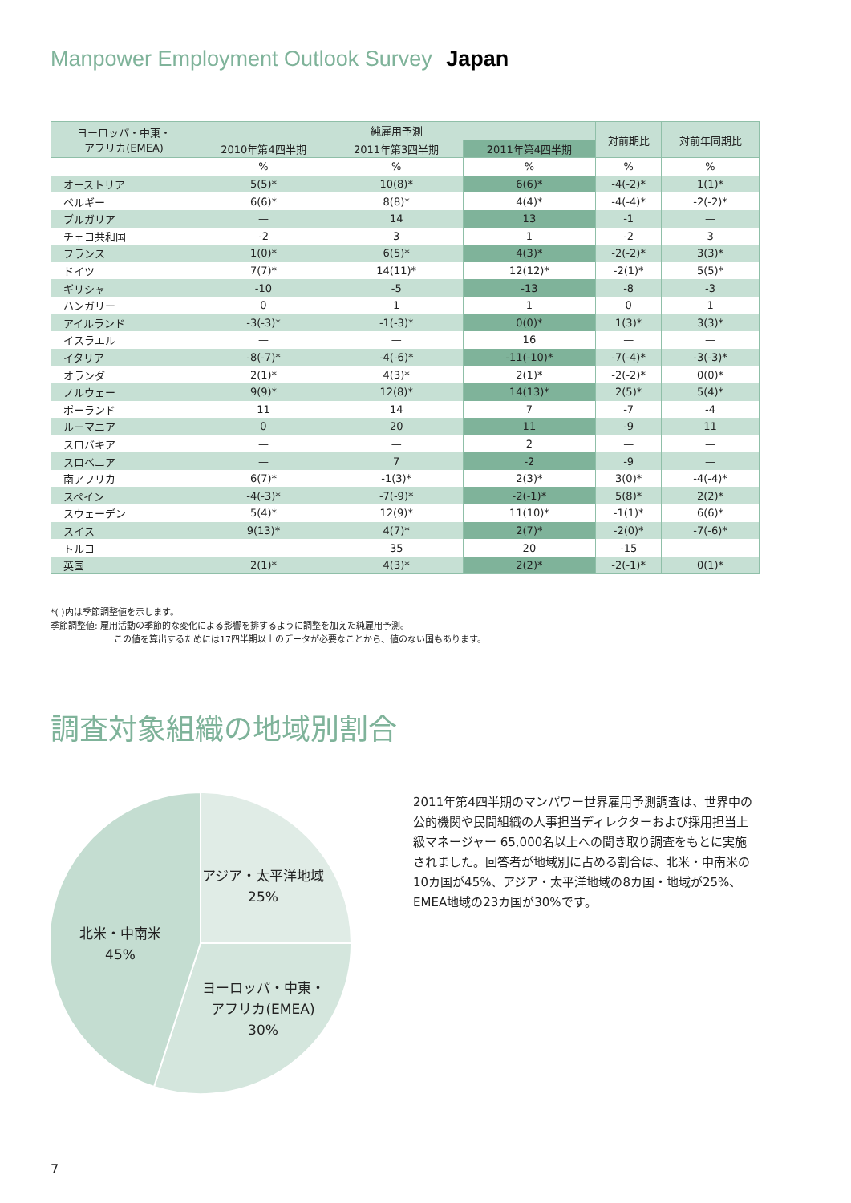Manpower Employment Outlook Survey Japan
| ヨーロッパ・中東・ アフリカ(EMEA) | 純雇用予測 | | | 対前期比 | 対前年同期比 |
| --- | --- | --- | --- | --- | --- |
| | 2010年第4四半期 | 2011年第3四半期 | 2011年第4四半期 | | |
| | % | % | % | % | % |
| オーストリア | 5(5)* | 10(8)* | 6(6)* | -4(-2)* | 1(1)* |
| ベルギー | 6(6)* | 8(8)* | 4(4)* | -4(-4)* | -2(-2)* |
| ブルガリア | — | 14 | 13 | -1 | — |
| チェコ共和国 | -2 | 3 | 1 | -2 | 3 |
| フランス | 1(0)* | 6(5)* | 4(3)* | -2(-2)* | 3(3)* |
| ドイツ | 7(7)* | 14(11)* | 12(12)* | -2(1)* | 5(5)* |
| ギリシャ | -10 | -5 | -13 | -8 | -3 |
| ハンガリー | 0 | 1 | 1 | 0 | 1 |
| アイルランド | -3(-3)* | -1(-3)* | 0(0)* | 1(3)* | 3(3)* |
| イスラエル | — | — | 16 | — | — |
| イタリア | -8(-7)* | -4(-6)* | -11(-10)* | -7(-4)* | -3(-3)* |
| オランダ | 2(1)* | 4(3)* | 2(1)* | -2(-2)* | 0(0)* |
| ノルウェー | 9(9)* | 12(8)* | 14(13)* | 2(5)* | 5(4)* |
| ポーランド | 11 | 14 | 7 | -7 | -4 |
| ルーマニア | 0 | 20 | 11 | -9 | 11 |
| スロバキア | — | — | 2 | — | — |
| スロベニア | — | 7 | -2 | -9 | — |
| 南アフリカ | 6(7)* | -1(3)* | 2(3)* | 3(0)* | -4(-4)* |
| スペイン | -4(-3)* | -7(-9)* | -2(-1)* | 5(8)* | 2(2)* |
| スウェーデン | 5(4)* | 12(9)* | 11(10)* | -1(1)* | 6(6)* |
| スイス | 9(13)* | 4(7)* | 2(7)* | -2(0)* | -7(-6)* |
| トルコ | — | 35 | 20 | -15 | — |
| 英国 | 2(1)* | 4(3)* | 2(2)* | -2(-1)* | 0(1)* |
*( )内は季節調整値を示します。
季節調整値: 雇用活動の季節的な変化による影響を排するように調整を加えた純雇用予測。
この値を算出するためには17四半期以上のデータが必要なことから、値のない国もあります。
調査対象組織の地域別割合
アジア・太平洋地域
25%
北米・中南米
45%
ヨーロッパ・中東・
アフリカ(EMEA)
30%
2011年第4四半期のマンパワー世界雇用予測調査は、世界中の公的機関や民間組織の人事担当ディレクターおよび採用担当上級マネージャー 65,000名以上への聞き取り調査をもとに実施されました。回答者が地域別に占める割合は、北米・中南米の10カ国が45%、アジア・太平洋地域の8カ国・地域が25%、EMEA地域の23カ国が30%です。
7